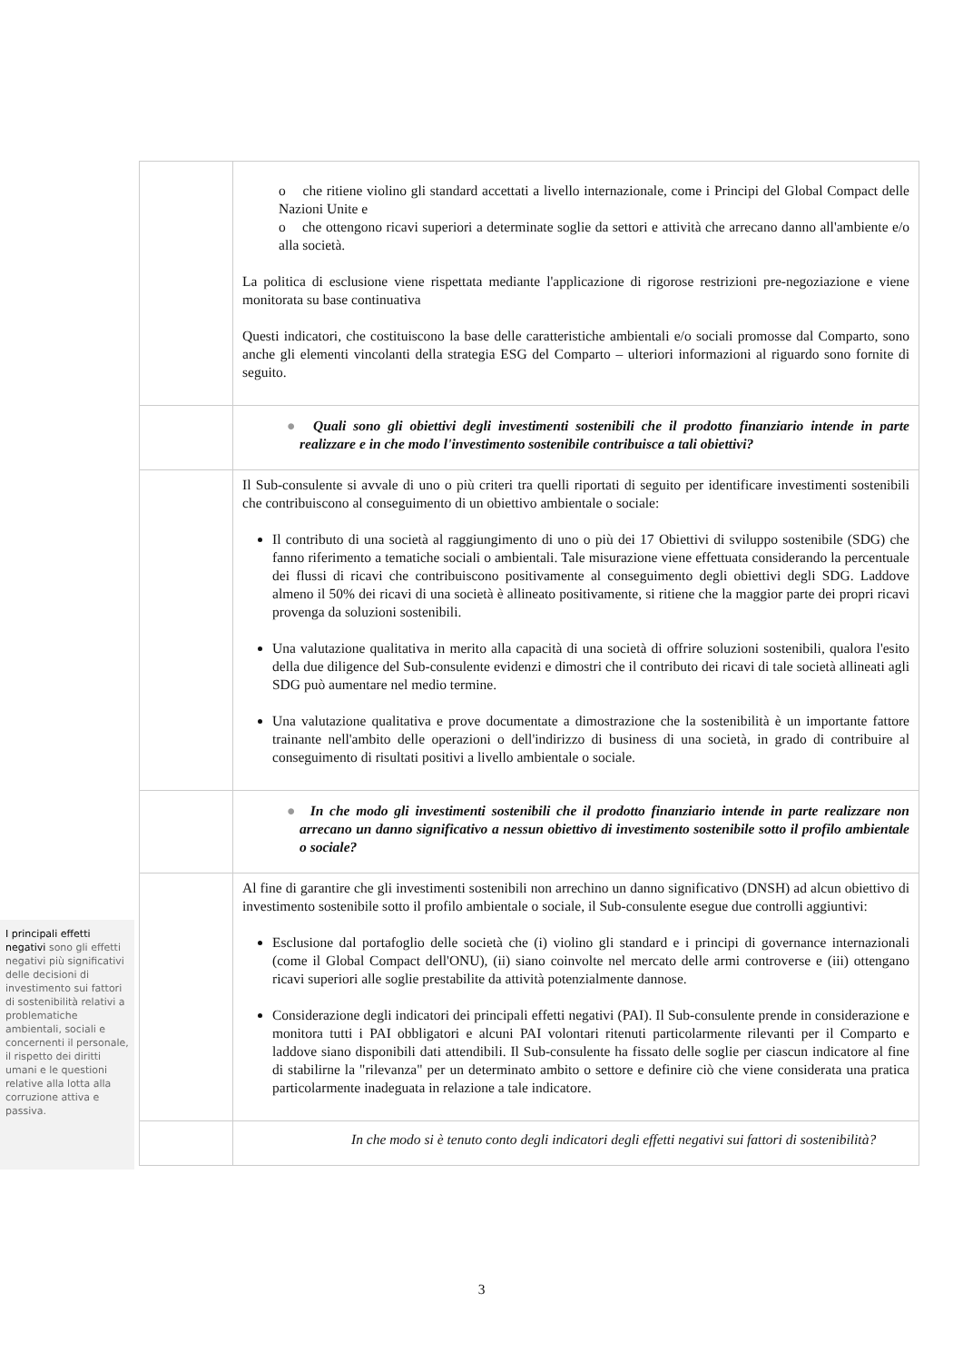| | o che ritiene violino gli standard accettati a livello internazionale, come i Principi del Global Compact delle Nazioni Unite e o che ottengono ricavi superiori a determinate soglie da settori e attività che arrecano danno all'ambiente e/o alla società. La politica di esclusione viene rispettata mediante l'applicazione di rigorose restrizioni pre-negoziazione e viene monitorata su base continuativa Questi indicatori, che costituiscono la base delle caratteristiche ambientali e/o sociali promosse dal Comparto, sono anche gli elementi vincolanti della strategia ESG del Comparto – ulteriori informazioni al riguardo sono fornite di seguito. |
| | ● Quali sono gli obiettivi degli investimenti sostenibili che il prodotto finanziario intende in parte realizzare e in che modo l'investimento sostenibile contribuisce a tali obiettivi? |
| | Il Sub-consulente si avvale di uno o più criteri tra quelli riportati di seguito per identificare investimenti sostenibili che contribuiscono al conseguimento di un obiettivo ambientale o sociale: Il contributo di una società al raggiungimento di uno o più dei 17 Obiettivi di sviluppo sostenibile (SDG) che fanno riferimento a tematiche sociali o ambientali. Tale misurazione viene effettuata considerando la percentuale dei flussi di ricavi che contribuiscono positivamente al conseguimento degli obiettivi degli SDG. Laddove almeno il 50% dei ricavi di una società è allineato positivamente, si ritiene che la maggior parte dei propri ricavi provenga da soluzioni sostenibili. Una valutazione qualitativa in merito alla capacità di una società di offrire soluzioni sostenibili, qualora l'esito della due diligence del Sub-consulente evidenzi e dimostri che il contributo dei ricavi di tale società allineati agli SDG può aumentare nel medio termine. Una valutazione qualitativa e prove documentate a dimostrazione che la sostenibilità è un importante fattore trainante nell'ambito delle operazioni o dell'indirizzo di business di una società, in grado di contribuire al conseguimento di risultati positivi a livello ambientale o sociale. |
| | ● In che modo gli investimenti sostenibili che il prodotto finanziario intende in parte realizzare non arrecano un danno significativo a nessun obiettivo di investimento sostenibile sotto il profilo ambientale o sociale? |
| | Al fine di garantire che gli investimenti sostenibili non arrechino un danno significativo (DNSH) ad alcun obiettivo di investimento sostenibile sotto il profilo ambientale o sociale, il Sub-consulente esegue due controlli aggiuntivi: Esclusione dal portafoglio delle società che (i) violino gli standard e i principi di governance internazionali (come il Global Compact dell'ONU), (ii) siano coinvolte nel mercato delle armi controverse e (iii) ottengano ricavi superiori alle soglie prestabilite da attività potenzialmente dannose. Considerazione degli indicatori dei principali effetti negativi (PAI). Il Sub-consulente prende in considerazione e monitora tutti i PAI obbligatori e alcuni PAI volontari ritenuti particolarmente rilevanti per il Comparto e laddove siano disponibili dati attendibili. Il Sub-consulente ha fissato delle soglie per ciascun indicatore al fine di stabilirne la "rilevanza" per un determinato ambito o settore e definire ciò che viene considerata una pratica particolarmente inadeguata in relazione a tale indicatore. |
| | In che modo si è tenuto conto degli indicatori degli effetti negativi sui fattori di sostenibilità? |
I principali effetti negativi sono gli effetti negativi più significativi delle decisioni di investimento sui fattori di sostenibilità relativi a problematiche ambientali, sociali e concernenti il personale, il rispetto dei diritti umani e le questioni relative alla lotta alla corruzione attiva e passiva.
3